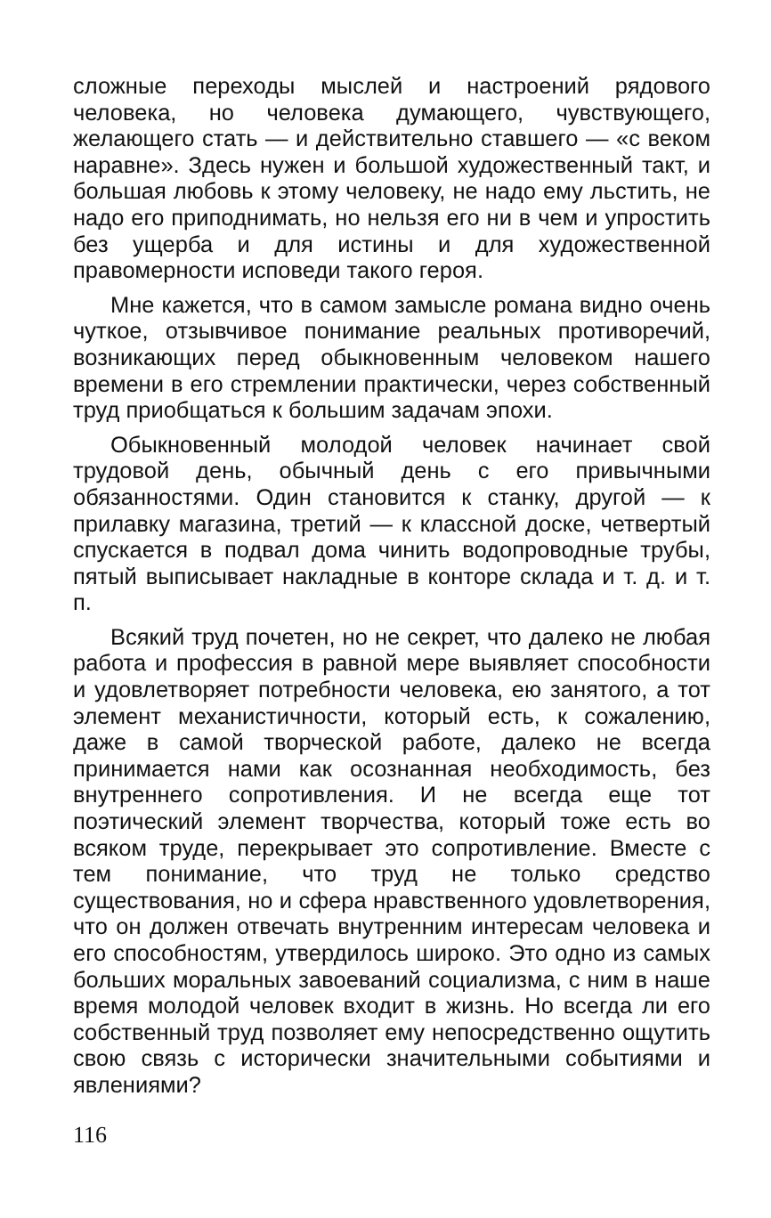сложные переходы мыслей и настроений рядового человека, но человека думающего, чувствующего, желающего стать — и действительно ставшего — «с веком наравне». Здесь нужен и большой художественный такт, и большая любовь к этому человеку, не надо ему льстить, не надо его приподнимать, но нельзя его ни в чем и упростить без ущерба и для истины и для художественной правомерности исповеди такого героя.
Мне кажется, что в самом замысле романа видно очень чуткое, отзывчивое понимание реальных противоречий, возникающих перед обыкновенным человеком нашего времени в его стремлении практически, через собственный труд приобщаться к большим задачам эпохи.
Обыкновенный молодой человек начинает свой трудовой день, обычный день с его привычными обязанностями. Один становится к станку, другой — к прилавку магазина, третий — к классной доске, четвертый спускается в подвал дома чинить водопроводные трубы, пятый выписывает накладные в конторе склада и т. д. и т. п.
Всякий труд почетен, но не секрет, что далеко не любая работа и профессия в равной мере выявляет способности и удовлетворяет потребности человека, ею занятого, а тот элемент механистичности, который есть, к сожалению, даже в самой творческой работе, далеко не всегда принимается нами как осознанная необходимость, без внутреннего сопротивления. И не всегда еще тот поэтический элемент творчества, который тоже есть во всяком труде, перекрывает это сопротивление. Вместе с тем понимание, что труд не только средство существования, но и сфера нравственного удовлетворения, что он должен отвечать внутренним интересам человека и его способностям, утвердилось широко. Это одно из самых больших моральных завоеваний социализма, с ним в наше время молодой человек входит в жизнь. Но всегда ли его собственный труд позволяет ему непосредственно ощутить свою связь с исторически значительными событиями и явлениями?
116